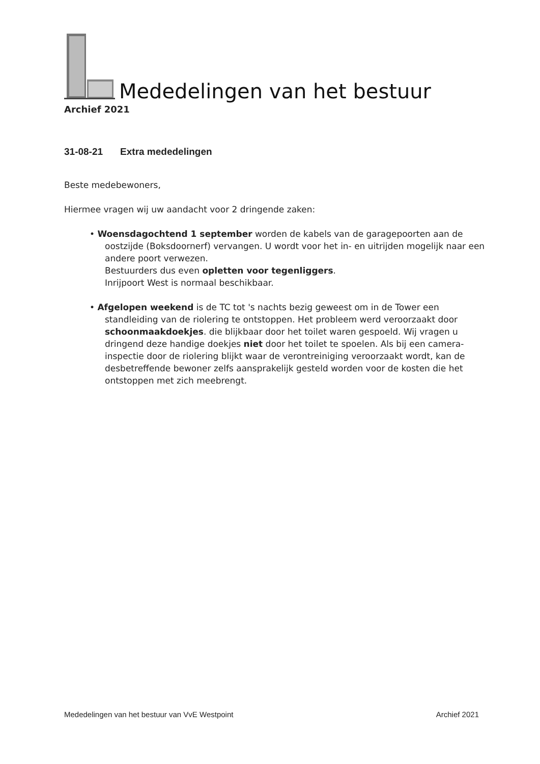Mededelingen van het bestuur
Archief 2021
31-08-21 Extra mededelingen
Beste medebewoners,
Hiermee vragen wij uw aandacht voor 2 dringende zaken:
• Woensdagochtend 1 september worden de kabels van de garagepoorten aan de oostzijde (Boksdoornerf) vervangen. U wordt voor het in- en uitrijden mogelijk naar een andere poort verwezen.
Bestuurders dus even opletten voor tegenliggers.
Inrijpoort West is normaal beschikbaar.
• Afgelopen weekend is de TC tot 's nachts bezig geweest om in de Tower een standleiding van de riolering te ontstoppen. Het probleem werd veroorzaakt door schoonmaakdoekjes. die blijkbaar door het toilet waren gespoeld. Wij vragen u dringend deze handige doekjes niet door het toilet te spoelen. Als bij een camera-inspectie door de riolering blijkt waar de verontreiniging veroorzaakt wordt, kan de desbetreffende bewoner zelfs aansprakelijk gesteld worden voor de kosten die het ontstoppen met zich meebrengt.
Mededelingen van het bestuur van VvE Westpoint Archief 2021